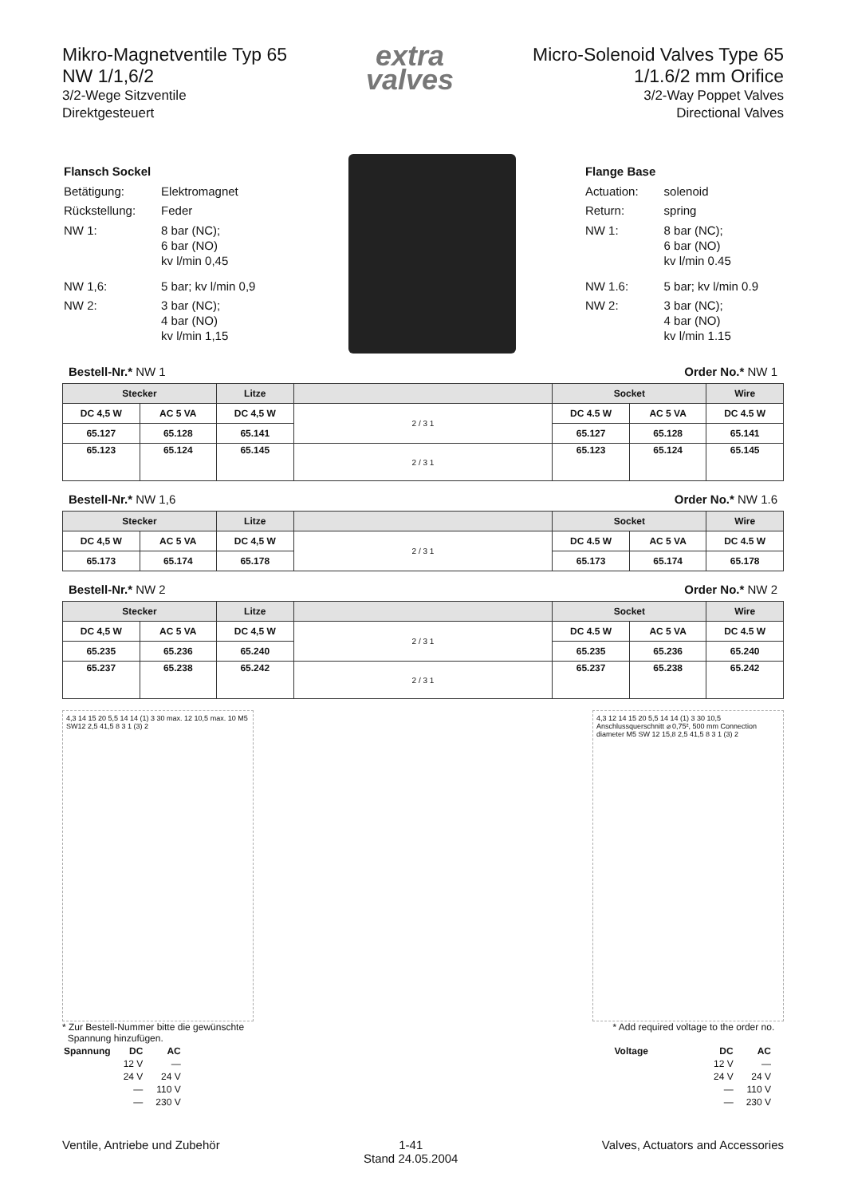Mikro-Magnetventile Typ 65
NW 1/1,6/2
3/2-Wege Sitzventile
Direktgesteuert
extra
valves
Micro-Solenoid Valves Type 65
1/1.6/2 mm Orifice
3/2-Way Poppet Valves
Directional Valves
| Flansch Sockel | |
| Betätigung: | Elektromagnet |
| Rückstellung: | Feder |
| NW 1: | 8 bar (NC); 6 bar (NO) kv l/min 0,45 |
| NW 1,6: | 5 bar; kv l/min 0,9 |
| NW 2: | 3 bar (NC); 4 bar (NO) kv l/min 1,15 |
| Flange Base | |
| Actuation: | solenoid |
| Return: | spring |
| NW 1: | 8 bar (NC); 6 bar (NO) kv l/min 0.45 |
| NW 1.6: | 5 bar; kv l/min 0.9 |
| NW 2: | 3 bar (NC); 4 bar (NO) kv l/min 1.15 |
Bestell-Nr.* NW 1 Order No.* NW 1
| Stecker | | Litze | | Socket | | Wire |
| --- | --- | --- | --- | --- | --- | --- |
| DC 4,5 W | AC 5 VA | DC 4,5 W | 2 / 3 1 | DC 4.5 W | AC 5 VA | DC 4.5 W |
| 65.127 | 65.128 | 65.141 | | 65.127 | 65.128 | 65.141 |
| 65.123 | 65.124 | 65.145 | 2 / 3 1 | 65.123 | 65.124 | 65.145 |
Bestell-Nr.* NW 1,6 Order No.* NW 1.6
| Stecker | | Litze | | Socket | | Wire |
| --- | --- | --- | --- | --- | --- | --- |
| DC 4,5 W | AC 5 VA | DC 4,5 W | 2 / 3 1 | DC 4.5 W | AC 5 VA | DC 4.5 W |
| 65.173 | 65.174 | 65.178 | | 65.173 | 65.174 | 65.178 |
Bestell-Nr.* NW 2 Order No.* NW 2
| Stecker | | Litze | | Socket | | Wire |
| --- | --- | --- | --- | --- | --- | --- |
| DC 4,5 W | AC 5 VA | DC 4,5 W | 2 / 3 1 | DC 4.5 W | AC 5 VA | DC 4.5 W |
| 65.235 | 65.236 | 65.240 | | 65.235 | 65.236 | 65.240 |
| 65.237 | 65.238 | 65.242 | 2 / 3 1 | 65.237 | 65.238 | 65.242 |
4,3 14 15 20 5,5 14 14 (1) 3 30 max. 12 10,5 max. 10 M5 SW12 2,5 41,5 8 3 1 (3) 2
4,3 12 14 15 20 5,5 14 14 (1) 3 30 10,5 Anschlussquerschnitt ⌀ 0,75², 500 mm Connection diameter M5 SW 12 15,8 2,5 41,5 8 3 1 (3) 2
* Zur Bestell-Nummer bitte die gewünschte
Spannung hinzufügen.
| Spannung | DC | AC |
| | 12 V | — |
| | 24 V | 24 V |
| | — | 110 V |
| | — | 230 V |
* Add required voltage to the order no.
| Voltage | DC | AC |
| | 12 V | — |
| | 24 V | 24 V |
| | — | 110 V |
| | — | 230 V |
Ventile, Antriebe und Zubehör 1-41
Stand 24.05.2004 Valves, Actuators and Accessories